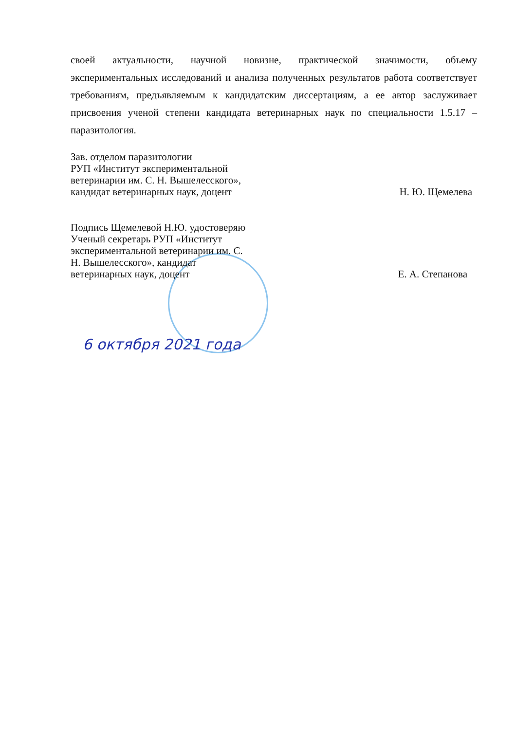своей актуальности, научной новизне, практической значимости, объему экспериментальных исследований и анализа полученных результатов работа соответствует требованиям, предъявляемым к кандидатским диссертациям, а ее автор заслуживает присвоения ученой степени кандидата ветеринарных наук по специальности 1.5.17 – паразитология.
Зав. отделом паразитологии
РУП «Институт экспериментальной
ветеринарии им. С. Н. Вышелесского»,
кандидат ветеринарных наук, доцент
Н. Ю. Щемелева
Подпись Щемелевой Н.Ю. удостоверяю
Ученый секретарь РУП «Институт
экспериментальной ветеринарии им. С.
Н. Вышелесского», кандидат
ветеринарных наук, доцент
Е. А. Степанова
6 октября 2021 года